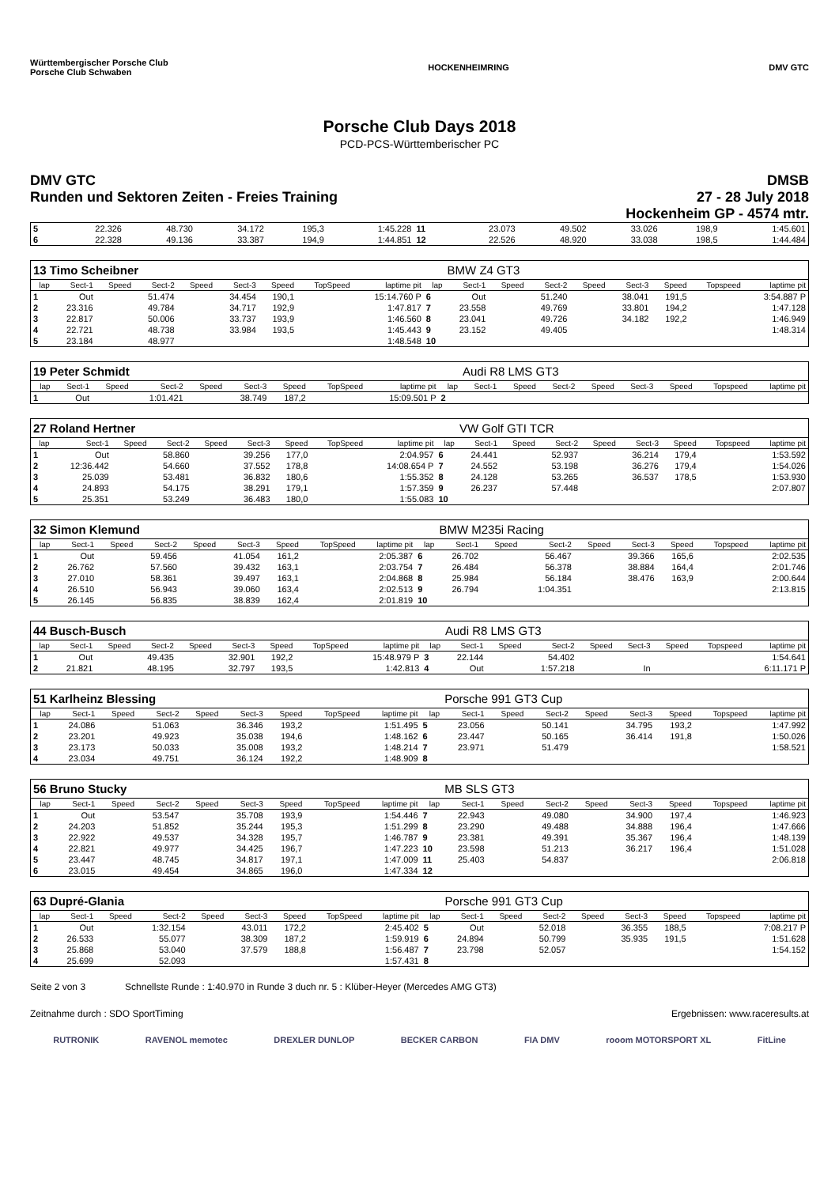Württembergischer Porsche Club
Porsche Club Schwaben
HOCKENHEIMRING DMV GTC
Porsche Club Days 2018
PCD-PCS-Württemberischer PC
DMV GTC
Runden und Sektoren Zeiten - Freies Training
DMSB
27 - 28 July 2018
Hockenheim GP - 4574 mtr.
| 5 | 22.326 | 48.730 | 34.172 | 195,3 | 1:45.228 | 11 | 23.073 | 49.502 | 33.026 | 198,9 | 1:45.601 |
| 6 | 22.328 | 49.136 | 33.387 | 194,9 | 1:44.851 | 12 | 22.526 | 48.920 | 33.038 | 198,5 | 1:44.484 |
| 13 Timo Scheibner | | | | | | | | | | BMW Z4 GT3 | | | | | | | |
| lap | Sect-1 | Speed | Sect-2 | Speed | Sect-3 | Speed | TopSpeed | laptime pit | lap | Sect-1 | Speed | Sect-2 | Speed | Sect-3 | Speed | Topspeed | laptime pit |
| 1 | Out | | 51.474 | | 34.454 | 190,1 | | 15:14.760 P | 6 | Out | | 51.240 | | 38.041 | 191,5 | | 3:54.887 P |
| 2 | 23.316 | | 49.784 | | 34.717 | 192,9 | | 1:47.817 | 7 | 23.558 | | 49.769 | | 33.801 | 194,2 | | 1:47.128 |
| 3 | 22.817 | | 50.006 | | 33.737 | 193,9 | | 1:46.560 | 8 | 23.041 | | 49.726 | | 34.182 | 192,2 | | 1:46.949 |
| 4 | 22.721 | | 48.738 | | 33.984 | 193,5 | | 1:45.443 | 9 | 23.152 | | 49.405 | | | | | 1:48.314 |
| 5 | 23.184 | | 48.977 | | | | | 1:48.548 | 10 | | | | | | | | |
| 19 Peter Schmidt | | | | | | | | | | Audi R8 LMS GT3 | | | | | | | |
| lap | Sect-1 | Speed | Sect-2 | Speed | Sect-3 | Speed | TopSpeed | laptime pit | lap | Sect-1 | Speed | Sect-2 | Speed | Sect-3 | Speed | Topspeed | laptime pit |
| 1 | Out | | 1:01.421 | | 38.749 | 187,2 | | 15:09.501 P | 2 | | | | | | | | |
| 27 Roland Hertner | | | | | | | | | | VW Golf GTI TCR | | | | | | | |
| lap | Sect-1 | Speed | Sect-2 | Speed | Sect-3 | Speed | TopSpeed | laptime pit | lap | Sect-1 | Speed | Sect-2 | Speed | Sect-3 | Speed | Topspeed | laptime pit |
| 1 | Out | | 58.860 | | 39.256 | 177,0 | | 2:04.957 | 6 | 24.441 | | 52.937 | | 36.214 | 179,4 | | 1:53.592 |
| 2 | 12:36.442 | | 54.660 | | 37.552 | 178,8 | | 14:08.654 P | 7 | 24.552 | | 53.198 | | 36.276 | 179,4 | | 1:54.026 |
| 3 | 25.039 | | 53.481 | | 36.832 | 180,6 | | 1:55.352 | 8 | 24.128 | | 53.265 | | 36.537 | 178,5 | | 1:53.930 |
| 4 | 24.893 | | 54.175 | | 38.291 | 179,1 | | 1:57.359 | 9 | 26.237 | | 57.448 | | | | | 2:07.807 |
| 5 | 25.351 | | 53.249 | | 36.483 | 180,0 | | 1:55.083 | 10 | | | | | | | | |
| 32 Simon Klemund | | | | | | | | | | BMW M235i Racing | | | | | | | |
| lap | Sect-1 | Speed | Sect-2 | Speed | Sect-3 | Speed | TopSpeed | laptime pit | lap | Sect-1 | Speed | Sect-2 | Speed | Sect-3 | Speed | Topspeed | laptime pit |
| 1 | Out | | 59.456 | | 41.054 | 161,2 | | 2:05.387 | 6 | 26.702 | | 56.467 | | 39.366 | 165,6 | | 2:02.535 |
| 2 | 26.762 | | 57.560 | | 39.432 | 163,1 | | 2:03.754 | 7 | 26.484 | | 56.378 | | 38.884 | 164,4 | | 2:01.746 |
| 3 | 27.010 | | 58.361 | | 39.497 | 163,1 | | 2:04.868 | 8 | 25.984 | | 56.184 | | 38.476 | 163,9 | | 2:00.644 |
| 4 | 26.510 | | 56.943 | | 39.060 | 163,4 | | 2:02.513 | 9 | 26.794 | | 1:04.351 | | | | | 2:13.815 |
| 5 | 26.145 | | 56.835 | | 38.839 | 162,4 | | 2:01.819 | 10 | | | | | | | | |
| 44 Busch-Busch | | | | | | | | | | Audi R8 LMS GT3 | | | | | | | |
| lap | Sect-1 | Speed | Sect-2 | Speed | Sect-3 | Speed | TopSpeed | laptime pit | lap | Sect-1 | Speed | Sect-2 | Speed | Sect-3 | Speed | Topspeed | laptime pit |
| 1 | Out | | 49.435 | | 32.901 | 192,2 | | 15:48.979 P | 3 | 22.144 | | 54.402 | | | | | 1:54.641 |
| 2 | 21.821 | | 48.195 | | 32.797 | 193,5 | | 1:42.813 | 4 | Out | | 1:57.218 | | In | | | 6:11.171 P |
| 51 Karlheinz Blessing | | | | | | | | | | Porsche 991 GT3 Cup | | | | | | | |
| lap | Sect-1 | Speed | Sect-2 | Speed | Sect-3 | Speed | TopSpeed | laptime pit | lap | Sect-1 | Speed | Sect-2 | Speed | Sect-3 | Speed | Topspeed | laptime pit |
| 1 | 24.086 | | 51.063 | | 36.346 | 193,2 | | 1:51.495 | 5 | 23.056 | | 50.141 | | 34.795 | 193,2 | | 1:47.992 |
| 2 | 23.201 | | 49.923 | | 35.038 | 194,6 | | 1:48.162 | 6 | 23.447 | | 50.165 | | 36.414 | 191,8 | | 1:50.026 |
| 3 | 23.173 | | 50.033 | | 35.008 | 193,2 | | 1:48.214 | 7 | 23.971 | | 51.479 | | | | | 1:58.521 |
| 4 | 23.034 | | 49.751 | | 36.124 | 192,2 | | 1:48.909 | 8 | | | | | | | | |
| 56 Bruno Stucky | | | | | | | | | | MB SLS GT3 | | | | | | | |
| lap | Sect-1 | Speed | Sect-2 | Speed | Sect-3 | Speed | TopSpeed | laptime pit | lap | Sect-1 | Speed | Sect-2 | Speed | Sect-3 | Speed | Topspeed | laptime pit |
| 1 | Out | | 53.547 | | 35.708 | 193,9 | | 1:54.446 | 7 | 22.943 | | 49.080 | | 34.900 | 197,4 | | 1:46.923 |
| 2 | 24.203 | | 51.852 | | 35.244 | 195,3 | | 1:51.299 | 8 | 23.290 | | 49.488 | | 34.888 | 196,4 | | 1:47.666 |
| 3 | 22.922 | | 49.537 | | 34.328 | 195,7 | | 1:46.787 | 9 | 23.381 | | 49.391 | | 35.367 | 196,4 | | 1:48.139 |
| 4 | 22.821 | | 49.977 | | 34.425 | 196,7 | | 1:47.223 | 10 | 23.598 | | 51.213 | | 36.217 | 196,4 | | 1:51.028 |
| 5 | 23.447 | | 48.745 | | 34.817 | 197,1 | | 1:47.009 | 11 | 25.403 | | 54.837 | | | | | 2:06.818 |
| 6 | 23.015 | | 49.454 | | 34.865 | 196,0 | | 1:47.334 | 12 | | | | | | | | |
| 63 Dupré-Glania | | | | | | | | | | Porsche 991 GT3 Cup | | | | | | | |
| lap | Sect-1 | Speed | Sect-2 | Speed | Sect-3 | Speed | TopSpeed | laptime pit | lap | Sect-1 | Speed | Sect-2 | Speed | Sect-3 | Speed | Topspeed | laptime pit |
| 1 | Out | | 1:32.154 | | 43.011 | 172,2 | | 2:45.402 | 5 | Out | | 52.018 | | 36.355 | 188,5 | | 7:08.217 P |
| 2 | 26.533 | | 55.077 | | 38.309 | 187,2 | | 1:59.919 | 6 | 24.894 | | 50.799 | | 35.935 | 191,5 | | 1:51.628 |
| 3 | 25.868 | | 53.040 | | 37.579 | 188,8 | | 1:56.487 | 7 | 23.798 | | 52.057 | | | | | 1:54.152 |
| 4 | 25.699 | | 52.093 | | | | | 1:57.431 | 8 | | | | | | | | |
Seite 2 von 3 Schnellste Runde : 1:40.970 in Runde 3 duch nr. 5 : Klüber-Heyer (Mercedes AMG GT3)
Zeitnahme durch : SDO SportTiming Ergebnissen: www.raceresults.at
RUTRONIK RAVENOL memotec DREXLER DUNLOP BECKER CARBON FIA DMV rooom MOTORSPORT XL FitLine